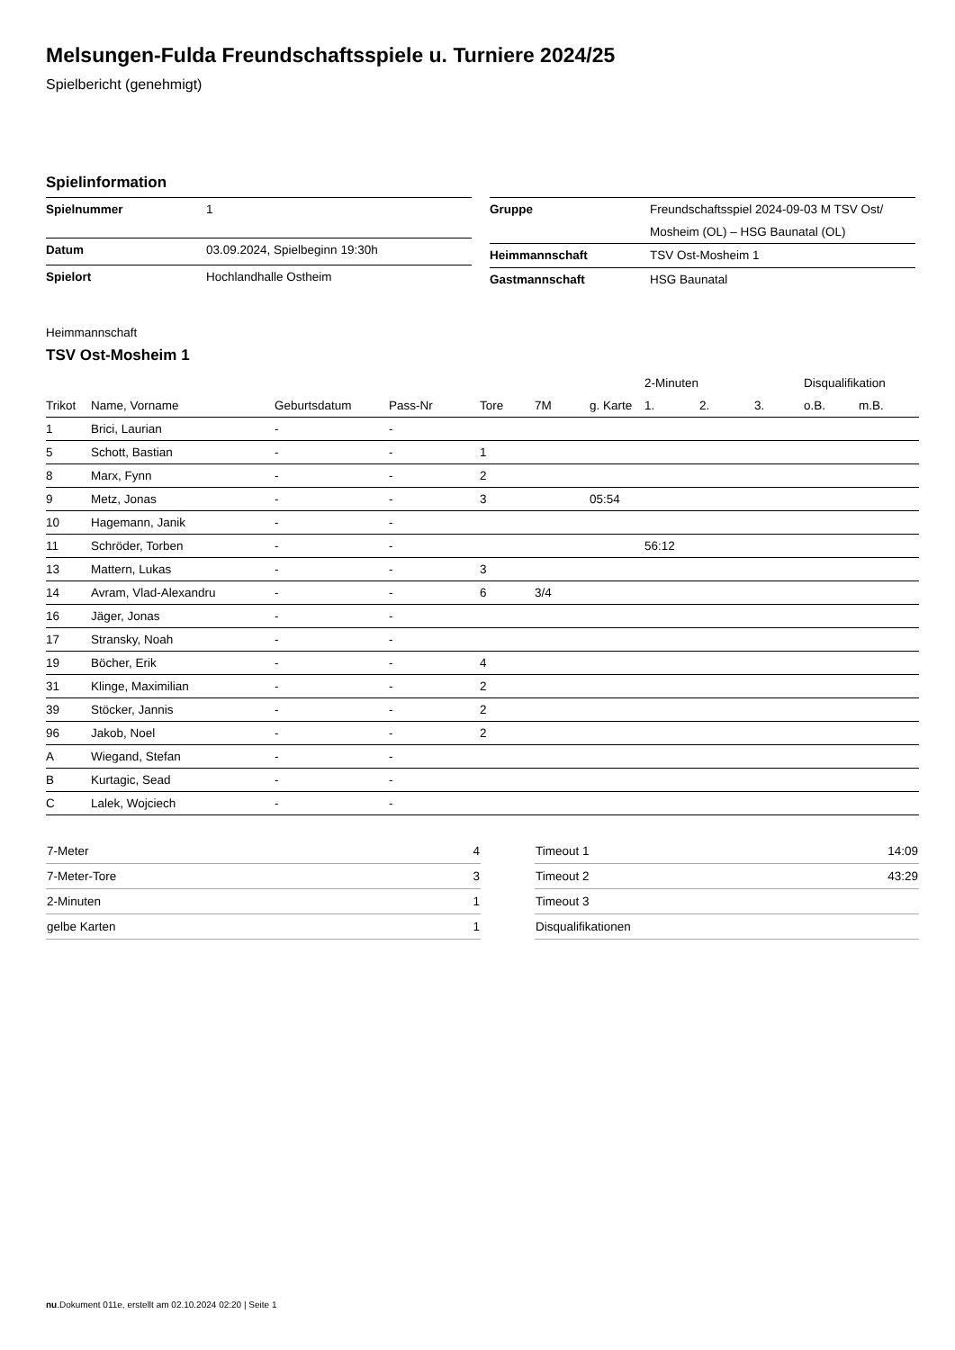Melsungen-Fulda Freundschaftsspiele u. Turniere 2024/25
Spielbericht (genehmigt)
Spielinformation
| Spielnummer | 1 |
| Datum | 03.09.2024, Spielbeginn 19:30h |
| Spielort | Hochlandhalle Ostheim |
| Gruppe | Freundschaftsspiel 2024-09-03 M TSV Ost/ Mosheim (OL) – HSG Baunatal (OL) |
| Heimmannschaft | TSV Ost-Mosheim 1 |
| Gastmannschaft | HSG Baunatal |
Heimmannschaft
TSV Ost-Mosheim 1
| | | | | | | | | 2-Minuten | | | Disqualifikation | |
| --- | --- | --- | --- | --- | --- | --- | --- | --- | --- | --- | --- | --- |
| Trikot | Name, Vorname | Geburtsdatum | Pass-Nr | Tore | 7M | g. Karte | | 1. | 2. | 3. | o.B. | m.B. |
| 1 | Brici, Laurian | - | - | | | | | | | | | |
| 5 | Schott, Bastian | - | - | 1 | | | | | | | | |
| 8 | Marx, Fynn | - | - | 2 | | | | | | | | |
| 9 | Metz, Jonas | - | - | 3 | | 05:54 | | | | | | |
| 10 | Hagemann, Janik | - | - | | | | | | | | | |
| 11 | Schröder, Torben | - | - | | | | | 56:12 | | | | |
| 13 | Mattern, Lukas | - | - | 3 | | | | | | | | |
| 14 | Avram, Vlad-Alexandru | - | - | 6 | 3/4 | | | | | | | |
| 16 | Jäger, Jonas | - | - | | | | | | | | | |
| 17 | Stransky, Noah | - | - | | | | | | | | | |
| 19 | Böcher, Erik | - | - | 4 | | | | | | | | |
| 31 | Klinge, Maximilian | - | - | 2 | | | | | | | | |
| 39 | Stöcker, Jannis | - | - | 2 | | | | | | | | |
| 96 | Jakob, Noel | - | - | 2 | | | | | | | | |
| A | Wiegand, Stefan | - | - | | | | | | | | | |
| B | Kurtagic, Sead | - | - | | | | | | | | | |
| C | Lalek, Wojciech | - | - | | | | | | | | | |
| 7-Meter | 4 |
| 7-Meter-Tore | 3 |
| 2-Minuten | 1 |
| gelbe Karten | 1 |
| Timeout 1 | 14:09 |
| Timeout 2 | 43:29 |
| Timeout 3 | |
| Disqualifikationen | |
nu.Dokument 011e, erstellt am 02.10.2024 02:20 | Seite 1